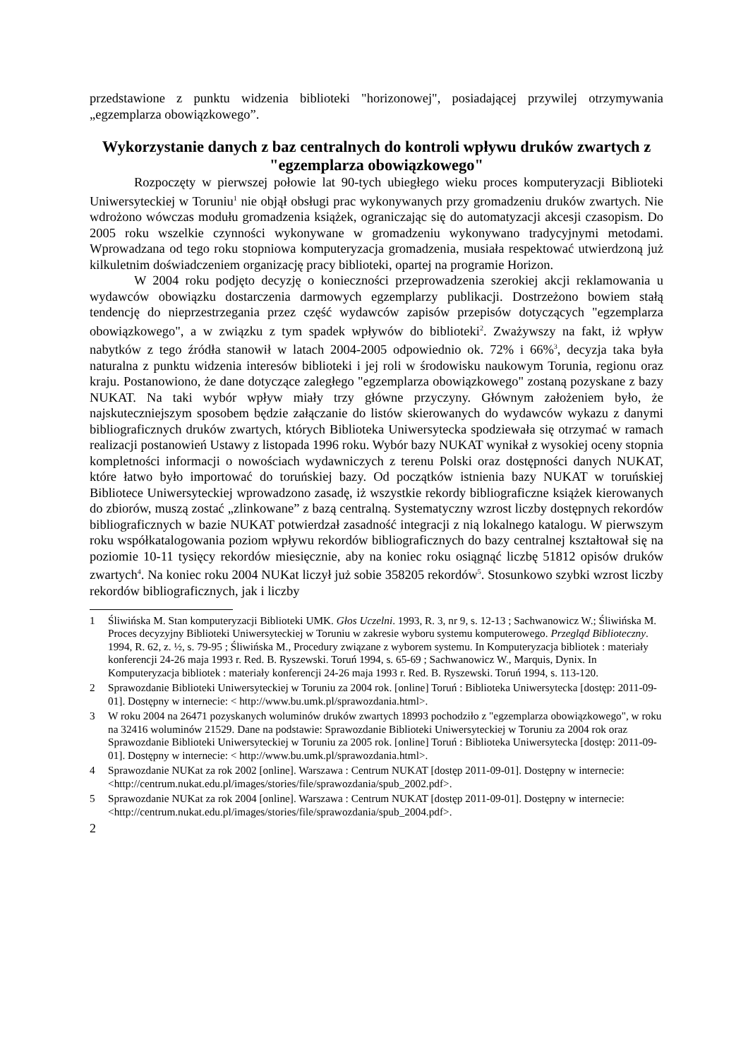przedstawione z punktu widzenia biblioteki "horizonowej", posiadającej przywilej otrzymywania „egzemplarza obowiązkowego”.
Wykorzystanie danych z baz centralnych do kontroli wpływu druków zwartych z "egzemplarza obowiązkowego"
Rozpoczęty w pierwszej połowie lat 90-tych ubiegłego wieku proces komputeryzacji Biblioteki Uniwersyteckiej w Toruniu<sup>1</sup> nie objął obsługi prac wykonywanych przy gromadzeniu druków zwartych. Nie wdrożono wówczas modułu gromadzenia książek, ograniczając się do automatyzacji akcesji czasopism. Do 2005 roku wszelkie czynności wykonywane w gromadzeniu wykonywano tradycyjnymi metodami. Wprowadzana od tego roku stopniowa komputeryzacja gromadzenia, musiała respektować utwierdzoną już kilkuletnim doświadczeniem organizację pracy biblioteki, opartej na programie Horizon.
W 2004 roku podjęto decyzję o konieczności przeprowadzenia szerokiej akcji reklamowania u wydawców obowiązku dostarczenia darmowych egzemplarzy publikacji. Dostrzeżono bowiem stałą tendencję do nieprzestrzegania przez część wydawców zapisów przepisów dotyczących "egzemplarza obowiązkowego", a w związku z tym spadek wpływów do biblioteki<sup>2</sup>. Zważywszy na fakt, iż wpływ nabytków z tego źródła stanowił w latach 2004-2005 odpowiednio ok. 72% i 66%<sup>3</sup>, decyzja taka była naturalna z punktu widzenia interesów biblioteki i jej roli w środowisku naukowym Torunia, regionu oraz kraju. Postanowiono, że dane dotyczące zaległego "egzemplarza obowiązkowego" zostaną pozyskane z bazy NUKAT. Na taki wybór wpływ miały trzy główne przyczyny. Głównym założeniem było, że najskuteczniejszym sposobem będzie załączanie do listów skierowanych do wydawców wykazu z danymi bibliograficznych druków zwartych, których Biblioteka Uniwersytecka spodziewała się otrzymać w ramach realizacji postanowień Ustawy z listopada 1996 roku. Wybór bazy NUKAT wynikał z wysokiej oceny stopnia kompletności informacji o nowościach wydawniczych z terenu Polski oraz dostępności danych NUKAT, które łatwo było importować do toruńskiej bazy. Od początków istnienia bazy NUKAT w toruńskiej Bibliotece Uniwersyteckiej wprowadzono zasadę, iż wszystkie rekordy bibliograficzne książek kierowanych do zbiorów, muszą zostać „zlinkowane” z bazą centralną. Systematyczny wzrost liczby dostępnych rekordów bibliograficznych w bazie NUKAT potwierdzał zasadność integracji z nią lokalnego katalogu. W pierwszym roku współkatalogowania poziom wpływu rekordów bibliograficznych do bazy centralnej kształtował się na poziomie 10-11 tysięcy rekordów miesięcznie, aby na koniec roku osiągnąć liczbę 51812 opisów druków zwartych<sup>4</sup>. Na koniec roku 2004 NUKat liczył już sobie 358205 rekordów<sup>5</sup>. Stosunkowo szybki wzrost liczby rekordów bibliograficznych, jak i liczby
1 Śliwińska M. Stan komputeryzacji Biblioteki UMK. Głos Uczelni. 1993, R. 3, nr 9, s. 12-13 ; Sachwanowicz W.; Śliwińska M. Proces decyzyjny Biblioteki Uniwersyteckiej w Toruniu w zakresie wyboru systemu komputerowego. Przegląd Biblioteczny. 1994, R. 62, z. ½, s. 79-95 ; Śliwińska M., Procedury związane z wyborem systemu. In Komputeryzacja bibliotek : materiały konferencji 24-26 maja 1993 r. Red. B. Ryszewski. Toruń 1994, s. 65-69 ; Sachwanowicz W., Marquis, Dynix. In Komputeryzacja bibliotek : materiały konferencji 24-26 maja 1993 r. Red. B. Ryszewski. Toruń 1994, s. 113-120.
2 Sprawozdanie Biblioteki Uniwersyteckiej w Toruniu za 2004 rok. [online] Toruń : Biblioteka Uniwersytecka [dostęp: 2011-09-01]. Dostępny w internecie: < http://www.bu.umk.pl/sprawozdania.html>.
3 W roku 2004 na 26471 pozyskanych woluminów druków zwartych 18993 pochodziło z "egzemplarza obowiązkowego", w roku na 32416 woluminów 21529. Dane na podstawie: Sprawozdanie Biblioteki Uniwersyteckiej w Toruniu za 2004 rok oraz Sprawozdanie Biblioteki Uniwersyteckiej w Toruniu za 2005 rok. [online] Toruń : Biblioteka Uniwersytecka [dostęp: 2011-09-01]. Dostępny w internecie: < http://www.bu.umk.pl/sprawozdania.html>.
4 Sprawozdanie NUKat za rok 2002 [online]. Warszawa : Centrum NUKAT [dostęp 2011-09-01]. Dostępny w internecie: <http://centrum.nukat.edu.pl/images/stories/file/sprawozdania/spub_2002.pdf>.
5 Sprawozdanie NUKat za rok 2004 [online]. Warszawa : Centrum NUKAT [dostęp 2011-09-01]. Dostępny w internecie: <http://centrum.nukat.edu.pl/images/stories/file/sprawozdania/spub_2004.pdf>.
2